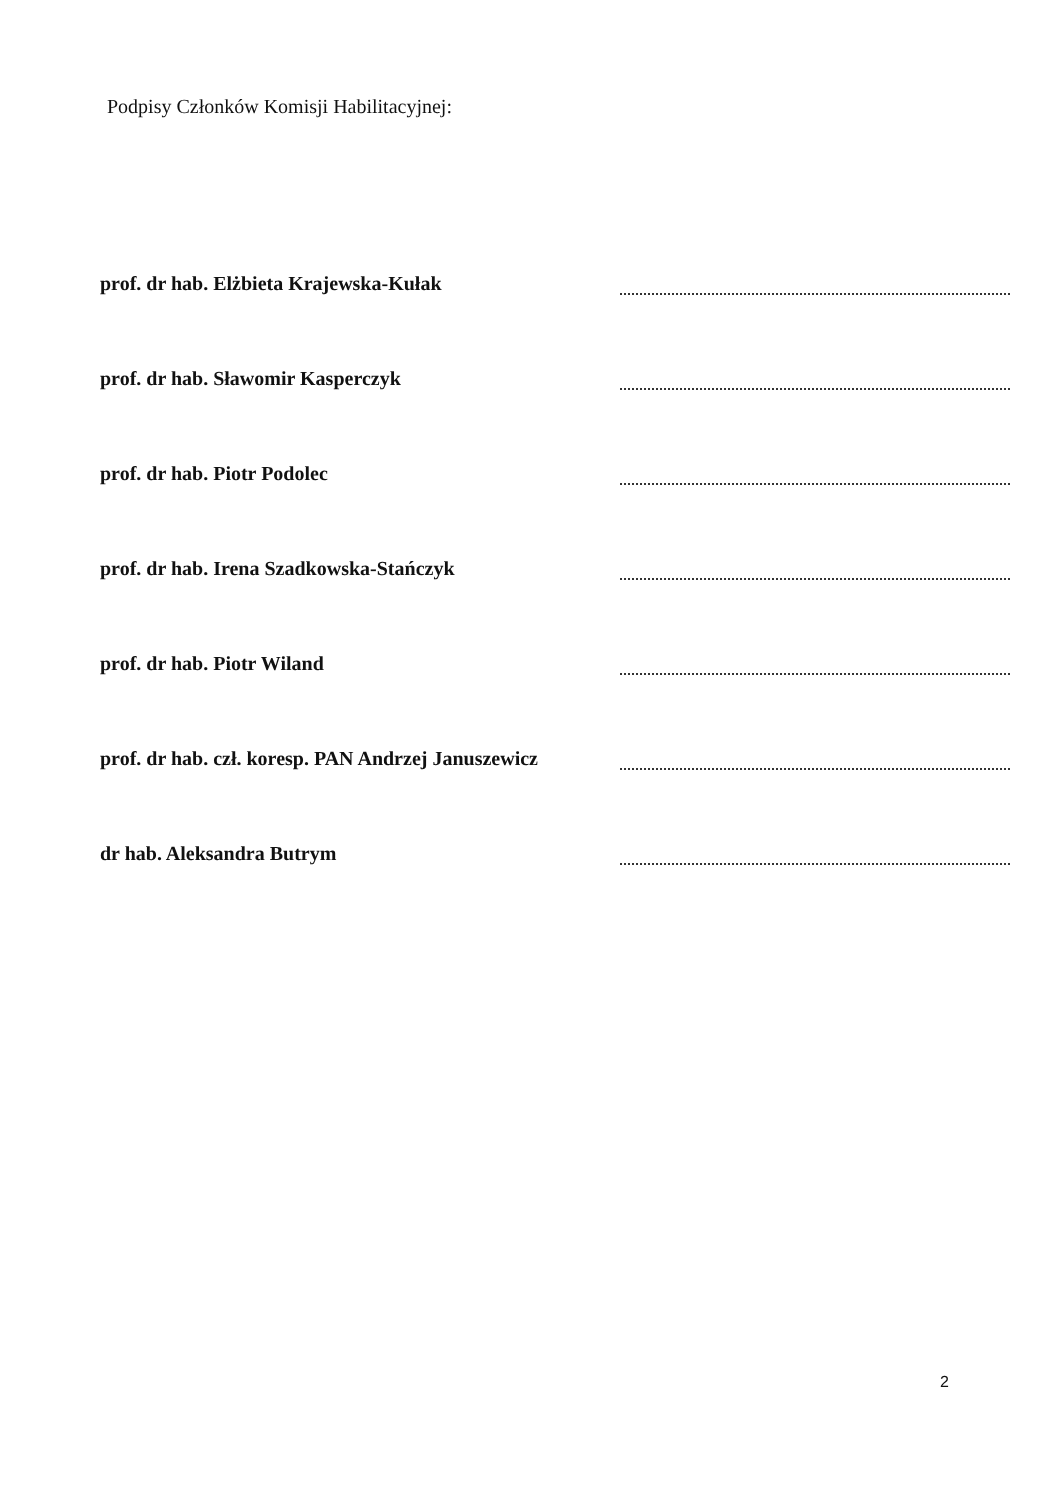Podpisy Członków Komisji Habilitacyjnej:
prof. dr hab. Elżbieta Krajewska-Kułak
prof. dr hab. Sławomir Kasperczyk
prof. dr hab. Piotr Podolec
prof. dr hab. Irena Szadkowska-Stańczyk
prof. dr hab. Piotr Wiland
prof. dr hab. czł. koresp. PAN Andrzej Januszewicz
dr hab. Aleksandra Butrym
2